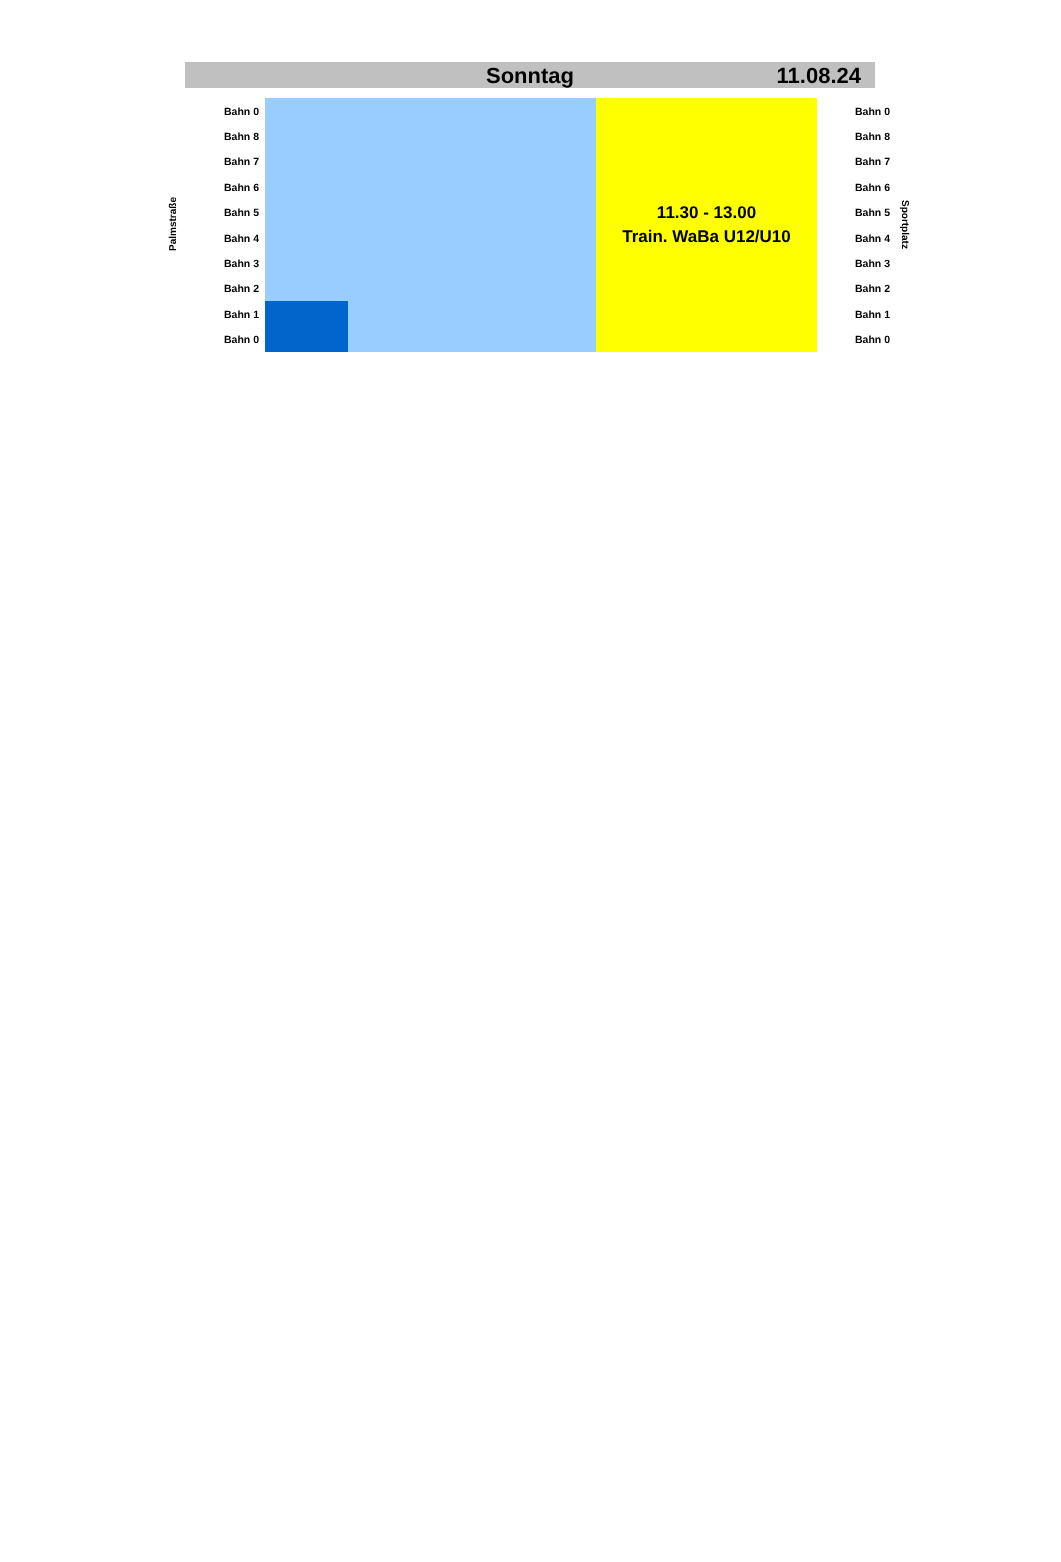Sonntag 11.08.24
| Palmstraße | Bahn 0 | | | 11.30 - 13.00 Train. WaBa U12/U10 | Bahn 0 | Sportplatz |
| | Bahn 8 | | | | Bahn 8 | |
| | Bahn 7 | | | | Bahn 7 | |
| | Bahn 6 | | | | Bahn 6 | |
| | Bahn 5 | | | | Bahn 5 | |
| | Bahn 4 | | | | Bahn 4 | |
| | Bahn 3 | | | | Bahn 3 | |
| | Bahn 2 | | | | Bahn 2 | |
| | Bahn 1 | | | | Bahn 1 | |
| | Bahn 0 | | | | Bahn 0 | |